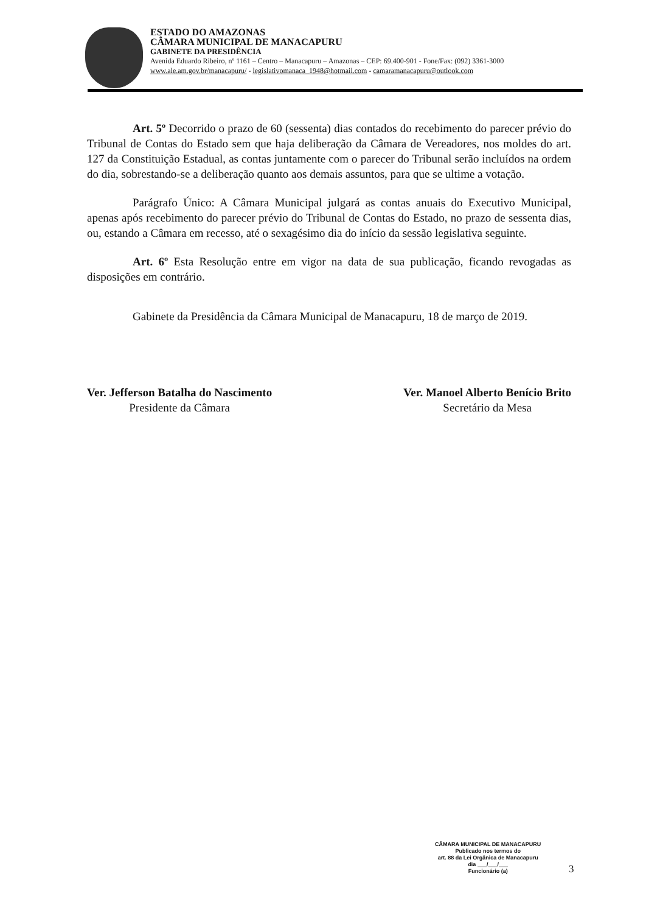ESTADO DO AMAZONAS
CÂMARA MUNICIPAL DE MANACAPURU
GABINETE DA PRESIDÊNCIA
Avenida Eduardo Ribeiro, nº 1161 – Centro – Manacapuru – Amazonas – CEP: 69.400-901 - Fone/Fax: (092) 3361-3000
www.ale.am.gov.br/manacapuru/ - legislativomanaca_1948@hotmail.com - camaramanacapuru@outlook.com
Art. 5º Decorrido o prazo de 60 (sessenta) dias contados do recebimento do parecer prévio do Tribunal de Contas do Estado sem que haja deliberação da Câmara de Vereadores, nos moldes do art. 127 da Constituição Estadual, as contas juntamente com o parecer do Tribunal serão incluídos na ordem do dia, sobrestando-se a deliberação quanto aos demais assuntos, para que se ultime a votação.
Parágrafo Único: A Câmara Municipal julgará as contas anuais do Executivo Municipal, apenas após recebimento do parecer prévio do Tribunal de Contas do Estado, no prazo de sessenta dias, ou, estando a Câmara em recesso, até o sexagésimo dia do início da sessão legislativa seguinte.
Art. 6º Esta Resolução entre em vigor na data de sua publicação, ficando revogadas as disposições em contrário.
Gabinete da Presidência da Câmara Municipal de Manacapuru, 18 de março de 2019.
Ver. Jefferson Batalha do Nascimento
Presidente da Câmara
Ver. Manoel Alberto Benício Brito
Secretário da Mesa
CÂMARA MUNICIPAL DE MANACAPURU
Publicado nos termos do
art. 88 da Lei Orgânica de Manacapuru
dia ___/___/___
Funcionário (a)
3